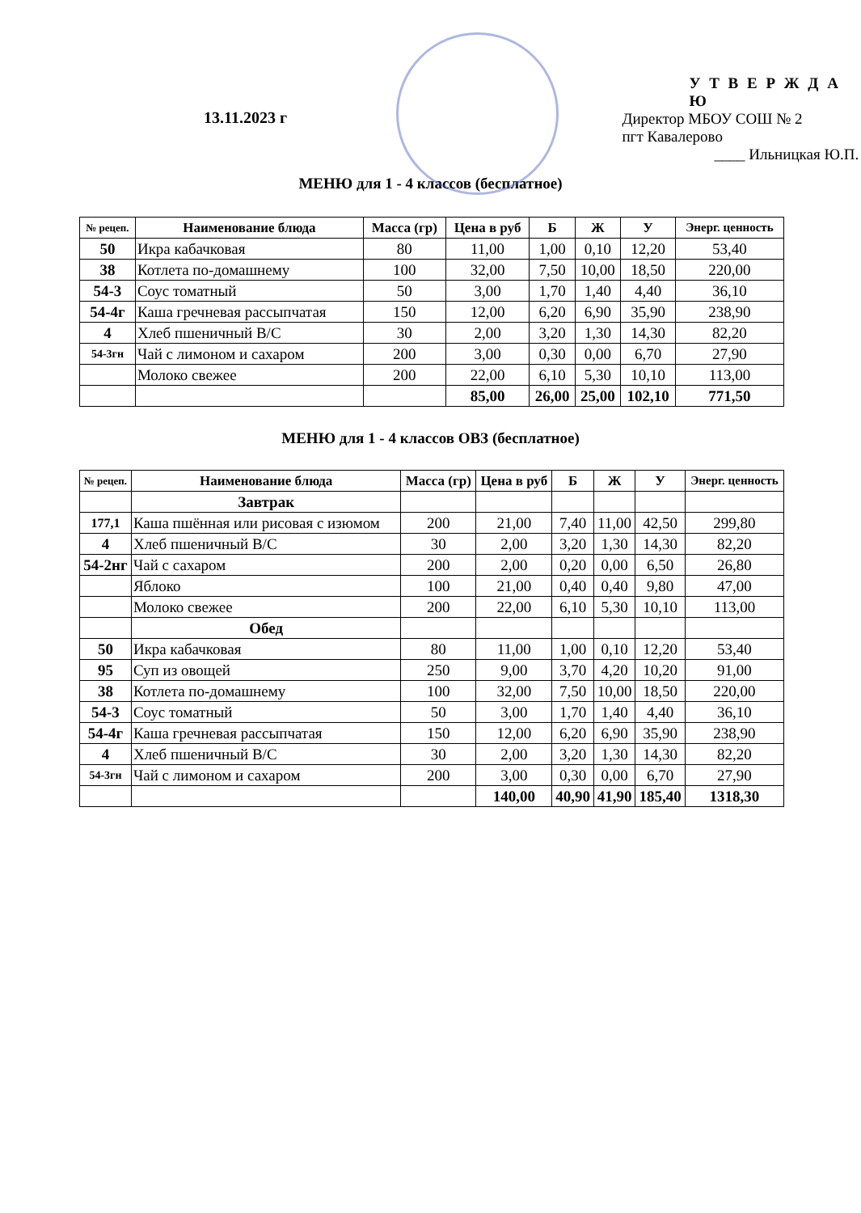13.11.2023 г
У Т В Е Р Ж Д А Ю
Директор МБОУ СОШ № 2 пгт Кавалерово
____ Ильницкая Ю.П.
МЕНЮ для 1 - 4 классов (бесплатное)
| № рецеп. | Наименование блюда | Масса (гр) | Цена в руб | Б | Ж | У | Энерг. ценность |
| --- | --- | --- | --- | --- | --- | --- | --- |
| 50 | Икра кабачковая | 80 | 11,00 | 1,00 | 0,10 | 12,20 | 53,40 |
| 38 | Котлета по-домашнему | 100 | 32,00 | 7,50 | 10,00 | 18,50 | 220,00 |
| 54-3 | Соус томатный | 50 | 3,00 | 1,70 | 1,40 | 4,40 | 36,10 |
| 54-4г | Каша гречневая рассыпчатая | 150 | 12,00 | 6,20 | 6,90 | 35,90 | 238,90 |
| 4 | Хлеб пшеничный В/С | 30 | 2,00 | 3,20 | 1,30 | 14,30 | 82,20 |
| 54-3гн | Чай с лимоном и сахаром | 200 | 3,00 | 0,30 | 0,00 | 6,70 | 27,90 |
| | Молоко свежее | 200 | 22,00 | 6,10 | 5,30 | 10,10 | 113,00 |
| | | | 85,00 | 26,00 | 25,00 | 102,10 | 771,50 |
МЕНЮ для 1 - 4 классов ОВЗ (бесплатное)
| № рецеп. | Наименование блюда | Масса (гр) | Цена в руб | Б | Ж | У | Энерг. ценность |
| --- | --- | --- | --- | --- | --- | --- | --- |
| | Завтрак | | | | | | |
| 177,1 | Каша пшённая или рисовая с изюмом | 200 | 21,00 | 7,40 | 11,00 | 42,50 | 299,80 |
| 4 | Хлеб пшеничный В/С | 30 | 2,00 | 3,20 | 1,30 | 14,30 | 82,20 |
| 54-2нг | Чай с сахаром | 200 | 2,00 | 0,20 | 0,00 | 6,50 | 26,80 |
| | Яблоко | 100 | 21,00 | 0,40 | 0,40 | 9,80 | 47,00 |
| | Молоко свежее | 200 | 22,00 | 6,10 | 5,30 | 10,10 | 113,00 |
| | Обед | | | | | | |
| 50 | Икра кабачковая | 80 | 11,00 | 1,00 | 0,10 | 12,20 | 53,40 |
| 95 | Суп из овощей | 250 | 9,00 | 3,70 | 4,20 | 10,20 | 91,00 |
| 38 | Котлета по-домашнему | 100 | 32,00 | 7,50 | 10,00 | 18,50 | 220,00 |
| 54-3 | Соус томатный | 50 | 3,00 | 1,70 | 1,40 | 4,40 | 36,10 |
| 54-4г | Каша гречневая рассыпчатая | 150 | 12,00 | 6,20 | 6,90 | 35,90 | 238,90 |
| 4 | Хлеб пшеничный В/С | 30 | 2,00 | 3,20 | 1,30 | 14,30 | 82,20 |
| 54-3гн | Чай с лимоном и сахаром | 200 | 3,00 | 0,30 | 0,00 | 6,70 | 27,90 |
| | | | 140,00 | 40,90 | 41,90 | 185,40 | 1318,30 |